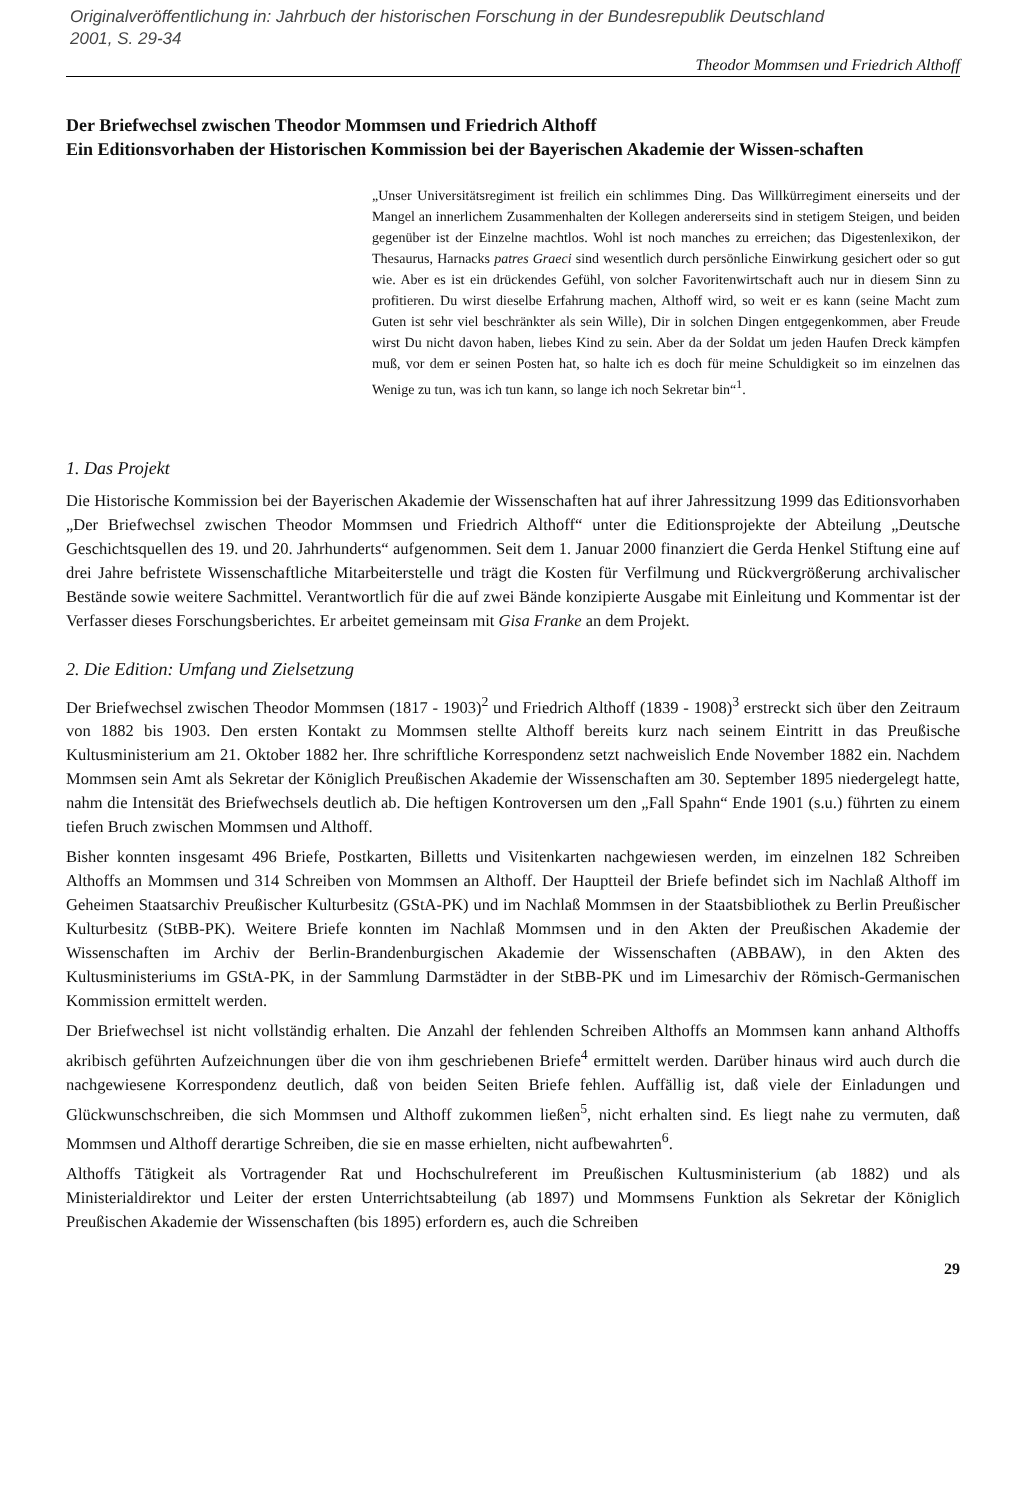Originalveröffentlichung in: Jahrbuch der historischen Forschung in der Bundesrepublik Deutschland
2001, S. 29-34
Theodor Mommsen und Friedrich Althoff
Der Briefwechsel zwischen Theodor Mommsen und Friedrich Althoff
Ein Editionsvorhaben der Historischen Kommission bei der Bayerischen Akademie der Wissen-schaften
„Unser Universitätsregiment ist freilich ein schlimmes Ding. Das Willkürregiment einerseits und der Mangel an innerlichem Zusammenhalten der Kollegen andererseits sind in stetigem Steigen, und beiden gegenüber ist der Einzelne machtlos. Wohl ist noch manches zu erreichen; das Digestenlexikon, der Thesaurus, Harnacks patres Graeci sind wesentlich durch persönliche Einwirkung gesichert oder so gut wie. Aber es ist ein drückendes Gefühl, von solcher Favoritenwirtschaft auch nur in diesem Sinn zu profitieren. Du wirst dieselbe Erfahrung machen, Althoff wird, so weit er es kann (seine Macht zum Guten ist sehr viel beschränkter als sein Wille), Dir in solchen Dingen entgegenkommen, aber Freude wirst Du nicht davon haben, liebes Kind zu sein. Aber da der Soldat um jeden Haufen Dreck kämpfen muß, vor dem er seinen Posten hat, so halte ich es doch für meine Schuldigkeit so im einzelnen das Wenige zu tun, was ich tun kann, so lange ich noch Sekretar bin“<sup>1</sup>.
1. Das Projekt
Die Historische Kommission bei der Bayerischen Akademie der Wissenschaften hat auf ihrer Jahressitzung 1999 das Editionsvorhaben „Der Briefwechsel zwischen Theodor Mommsen und Friedrich Althoff“ unter die Editionsprojekte der Abteilung „Deutsche Geschichtsquellen des 19. und 20. Jahrhunderts“ aufgenommen. Seit dem 1. Januar 2000 finanziert die Gerda Henkel Stiftung eine auf drei Jahre befristete Wissenschaftliche Mitarbeiterstelle und trägt die Kosten für Verfilmung und Rückvergrößerung archivalischer Bestände sowie weitere Sachmittel. Verantwortlich für die auf zwei Bände konzipierte Ausgabe mit Einleitung und Kommentar ist der Verfasser dieses Forschungsberichtes. Er arbeitet gemeinsam mit Gisa Franke an dem Projekt.
2. Die Edition: Umfang und Zielsetzung
Der Briefwechsel zwischen Theodor Mommsen (1817 - 1903)<sup>2</sup> und Friedrich Althoff (1839 - 1908)<sup>3</sup> erstreckt sich über den Zeitraum von 1882 bis 1903. Den ersten Kontakt zu Mommsen stellte Althoff bereits kurz nach seinem Eintritt in das Preußische Kultusministerium am 21. Oktober 1882 her. Ihre schriftliche Korrespondenz setzt nachweislich Ende November 1882 ein. Nachdem Mommsen sein Amt als Sekretar der Königlich Preußischen Akademie der Wissenschaften am 30. September 1895 niedergelegt hatte, nahm die Intensität des Briefwechsels deutlich ab. Die heftigen Kontroversen um den „Fall Spahn“ Ende 1901 (s.u.) führten zu einem tiefen Bruch zwischen Mommsen und Althoff.
Bisher konnten insgesamt 496 Briefe, Postkarten, Billetts und Visitenkarten nachgewiesen werden, im einzelnen 182 Schreiben Althoffs an Mommsen und 314 Schreiben von Mommsen an Althoff. Der Hauptteil der Briefe befindet sich im Nachlaß Althoff im Geheimen Staatsarchiv Preußischer Kulturbesitz (GStA-PK) und im Nachlaß Mommsen in der Staatsbibliothek zu Berlin Preußischer Kulturbesitz (StBB-PK). Weitere Briefe konnten im Nachlaß Mommsen und in den Akten der Preußischen Akademie der Wissenschaften im Archiv der Berlin-Brandenburgischen Akademie der Wissenschaften (ABBAW), in den Akten des Kultusministeriums im GStA-PK, in der Sammlung Darmstädter in der StBB-PK und im Limesarchiv der Römisch-Germanischen Kommission ermittelt werden.
Der Briefwechsel ist nicht vollständig erhalten. Die Anzahl der fehlenden Schreiben Althoffs an Mommsen kann anhand Althoffs akribisch geführten Aufzeichnungen über die von ihm geschriebenen Briefe<sup>4</sup> ermittelt werden. Darüber hinaus wird auch durch die nachgewiesene Korrespondenz deutlich, daß von beiden Seiten Briefe fehlen. Auffällig ist, daß viele der Einladungen und Glückwunschschreiben, die sich Mommsen und Althoff zukommen ließen<sup>5</sup>, nicht erhalten sind. Es liegt nahe zu vermuten, daß Mommsen und Althoff derartige Schreiben, die sie en masse erhielten, nicht aufbewahrten<sup>6</sup>.
Althoffs Tätigkeit als Vortragender Rat und Hochschulreferent im Preußischen Kultusministerium (ab 1882) und als Ministerialdirektor und Leiter der ersten Unterrichtsabteilung (ab 1897) und Mommsens Funktion als Sekretar der Königlich Preußischen Akademie der Wissenschaften (bis 1895) erfordern es, auch die Schreiben
29